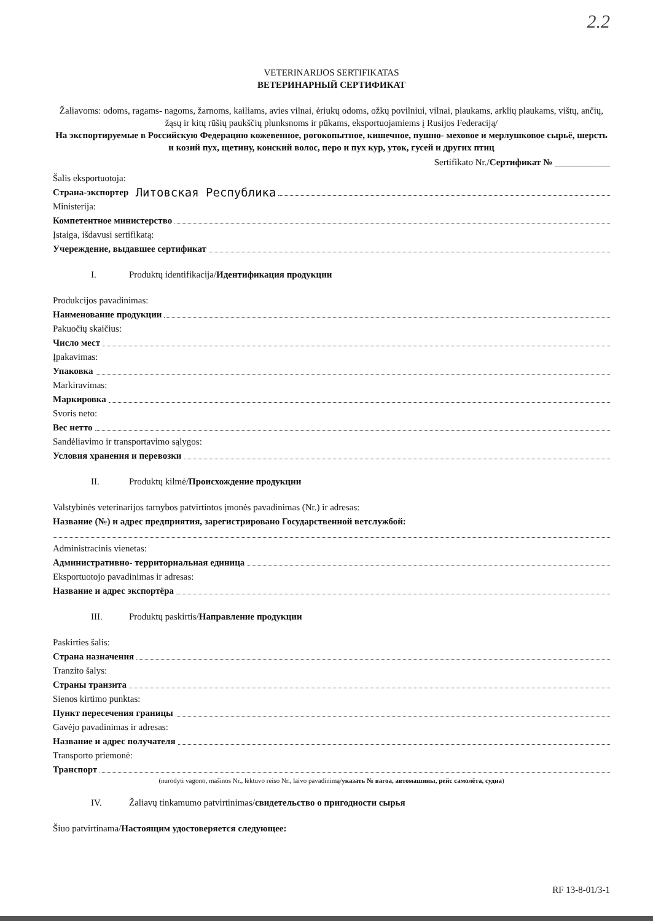2.2
VETERINARIJOS SERTIFIKATAS
ВЕТЕРИНАРНЫЙ СЕРТИФИКАТ
Žaliavoms: odoms, ragams- nagoms, žarnoms, kailiams, avies vilnai, ėriukų odoms, ožkų povilniui, vilnai, plaukams, arklių plaukams, vištų, ančių, žąsų ir kitų rūšių paukščių plunksnoms ir pūkams, eksportuojamiems į Rusijos Federaciją/
На экспортируемые в Российскую Федерацию кожевенное, рогокопытное, кишечное, пушно- меховое и мерлушковое сырьё, шерсть и козий пух, щетину, конский волос, перо и пух кур, уток, гусей и других птиц
Sertifikato Nr./Сертификат № ____________
Šalis eksportuotoja:
Страна-экспортер Литовская Республика
Ministerija:
Компетентное министерство
Įstaiga, išdavusi sertifikatą:
Учереждение, выдавшее сертификат
I. Produktų identifikacija/Идентификация продукции
Produkcijos pavadinimas:
Наименование продукции
Pakuočių skaičius:
Число мест
Įpakavimas:
Упаковка
Markiravimas:
Маркировка
Svoris neto:
Вес нетто
Sandėliavimo ir transportavimo sąlygos:
Условия хранения и перевозки
II. Produktų kilmė/Происхождение продукции
Valstybinės veterinarijos tarnybos patvirtintos įmonės pavadinimas (Nr.) ir adresas:
Название (№) и адрес предприятия, зарегистрировано Государственной ветслужбой:
Administracinis vienetas:
Административно- территориальная единица
Eksportuotojo pavadinimas ir adresas:
Название и адрес экспортёра
III. Produktų paskirtis/Направление продукции
Paskirties šalis:
Страна назначения
Tranzito šalys:
Страны транзита
Sienos kirtimo punktas:
Пункт пересечения границы
Gavėjo pavadinimas ir adresas:
Название и адрес получателя
Transporto priemonė:
Транспорт
(nurodyti vagono, mašinos Nr., lėktuvo reiso Nr., laivo pavadinimą/указать № вагоа, автомашины, рейс самолёта, судна)
IV. Žaliavų tinkamumo patvirtinimas/свидетельство о пригодности сырья
Šiuo patvirtinama/Настоящим удостоверяется следующее:
RF 13-8-01/3-1